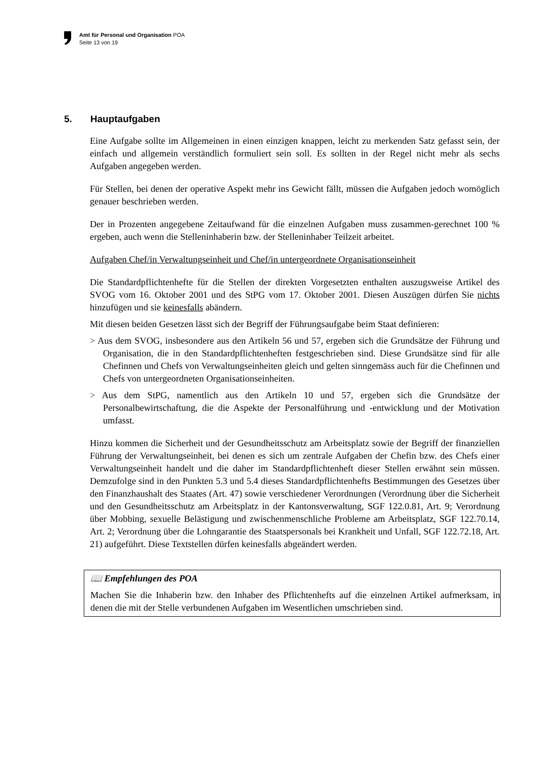Amt für Personal und Organisation POA
Seite 13 von 19
5. Hauptaufgaben
Eine Aufgabe sollte im Allgemeinen in einen einzigen knappen, leicht zu merkenden Satz gefasst sein, der einfach und allgemein verständlich formuliert sein soll. Es sollten in der Regel nicht mehr als sechs Aufgaben angegeben werden.
Für Stellen, bei denen der operative Aspekt mehr ins Gewicht fällt, müssen die Aufgaben jedoch womöglich genauer beschrieben werden.
Der in Prozenten angegebene Zeitaufwand für die einzelnen Aufgaben muss zusammen-gerechnet 100 % ergeben, auch wenn die Stelleninhaberin bzw. der Stelleninhaber Teilzeit arbeitet.
Aufgaben Chef/in Verwaltungseinheit und Chef/in untergeordnete Organisationseinheit
Die Standardpflichtenhefte für die Stellen der direkten Vorgesetzten enthalten auszugsweise Artikel des SVOG vom 16. Oktober 2001 und des StPG vom 17. Oktober 2001. Diesen Auszügen dürfen Sie nichts hinzufügen und sie keinesfalls abändern.
Mit diesen beiden Gesetzen lässt sich der Begriff der Führungsaufgabe beim Staat definieren:
> Aus dem SVOG, insbesondere aus den Artikeln 56 und 57, ergeben sich die Grundsätze der Führung und Organisation, die in den Standardpflichtenheften festgeschrieben sind. Diese Grundsätze sind für alle Chefinnen und Chefs von Verwaltungseinheiten gleich und gelten sinngemäss auch für die Chefinnen und Chefs von untergeordneten Organisationseinheiten.
> Aus dem StPG, namentlich aus den Artikeln 10 und 57, ergeben sich die Grundsätze der Personalbewirtschaftung, die die Aspekte der Personalführung und -entwicklung und der Motivation umfasst.
Hinzu kommen die Sicherheit und der Gesundheitsschutz am Arbeitsplatz sowie der Begriff der finanziellen Führung der Verwaltungseinheit, bei denen es sich um zentrale Aufgaben der Chefin bzw. des Chefs einer Verwaltungseinheit handelt und die daher im Standardpflichtenheft dieser Stellen erwähnt sein müssen. Demzufolge sind in den Punkten 5.3 und 5.4 dieses Standardpflichtenhefts Bestimmungen des Gesetzes über den Finanzhaushalt des Staates (Art. 47) sowie verschiedener Verordnungen (Verordnung über die Sicherheit und den Gesundheitsschutz am Arbeitsplatz in der Kantonsverwaltung, SGF 122.0.81, Art. 9; Verordnung über Mobbing, sexuelle Belästigung und zwischenmenschliche Probleme am Arbeitsplatz, SGF 122.70.14, Art. 2; Verordnung über die Lohngarantie des Staatspersonals bei Krankheit und Unfall, SGF 122.72.18, Art. 21) aufgeführt. Diese Textstellen dürfen keinesfalls abgeändert werden.
📖 Empfehlungen des POA
Machen Sie die Inhaberin bzw. den Inhaber des Pflichtenhefts auf die einzelnen Artikel aufmerksam, in denen die mit der Stelle verbundenen Aufgaben im Wesentlichen umschrieben sind.